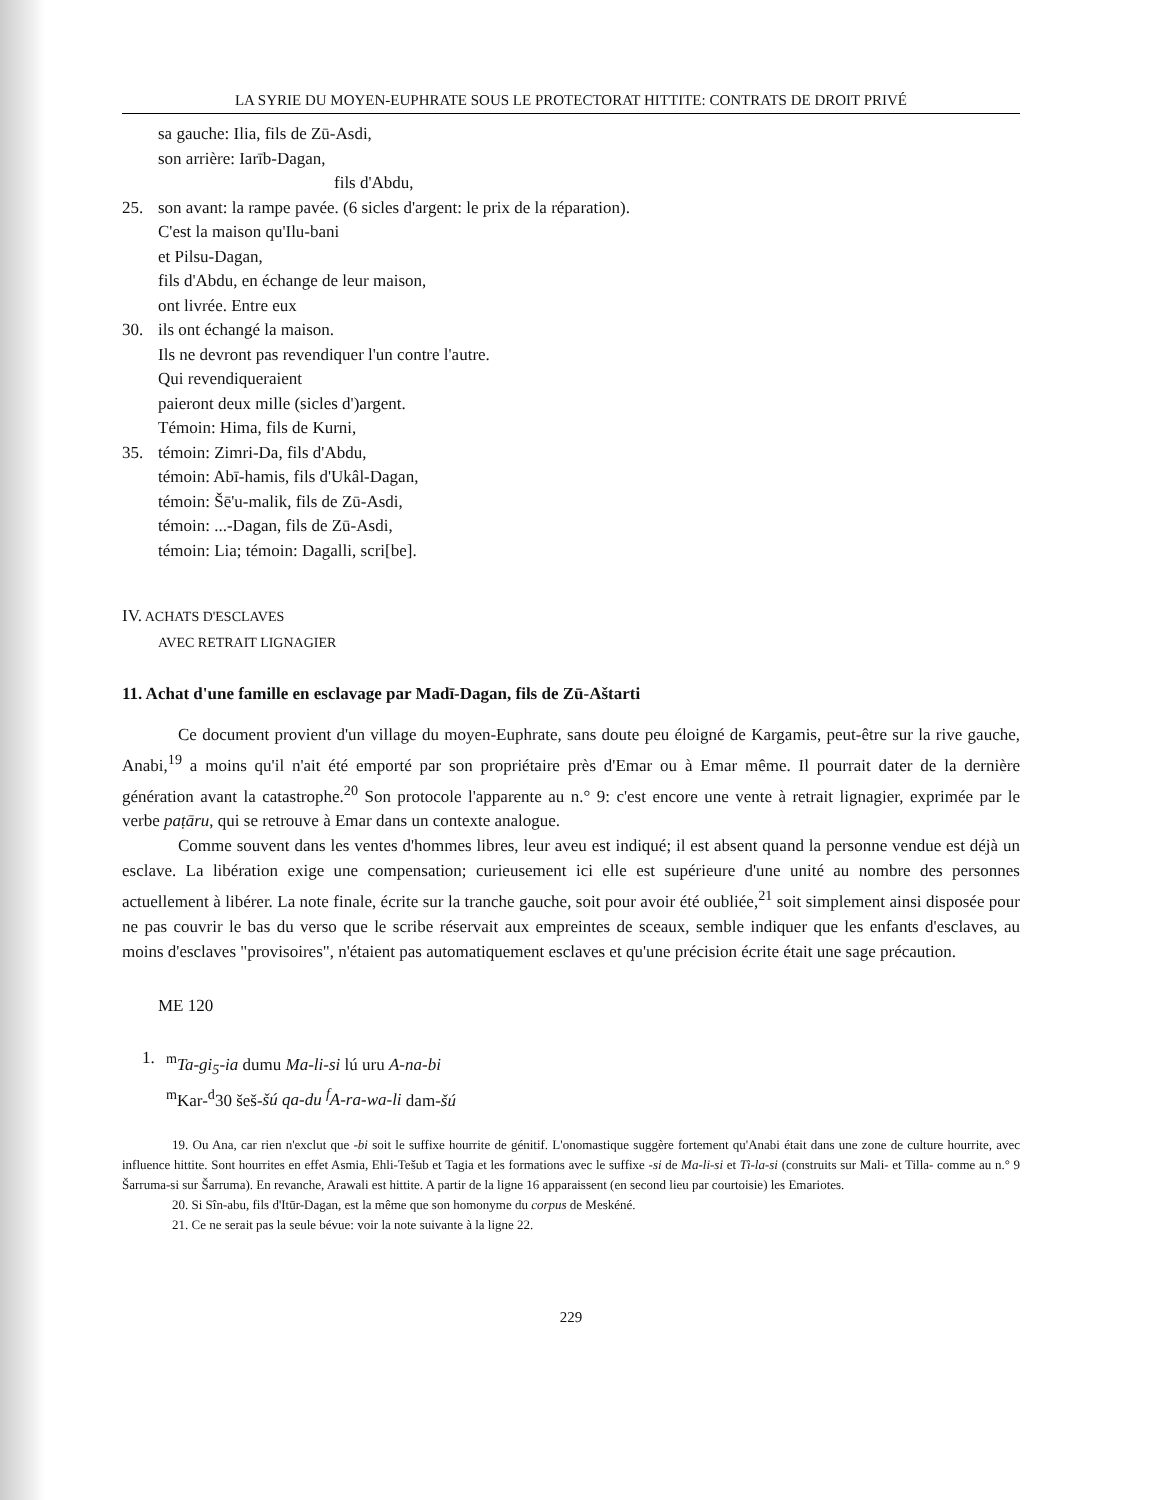LA SYRIE DU MOYEN-EUPHRATE SOUS LE PROTECTORAT HITTITE: CONTRATS DE DROIT PRIVÉ
sa gauche: Ilia, fils de Zū-Asdi,
son arrière: Iarīb-Dagan,
fils d'Abdu,
25. son avant: la rampe pavée. (6 sicles d'argent: le prix de la réparation).
C'est la maison qu'Ilu-bani
et Pilsu-Dagan,
fils d'Abdu, en échange de leur maison,
ont livrée. Entre eux
30. ils ont échangé la maison.
Ils ne devront pas revendiquer l'un contre l'autre.
Qui revendiqueraient
paieront deux mille (sicles d')argent.
Témoin: Hima, fils de Kurni,
35. témoin: Zimri-Da, fils d'Abdu,
témoin: Abī-hamis, fils d'Ukâl-Dagan,
témoin: Šē'u-malik, fils de Zū-Asdi,
témoin: ...-Dagan, fils de Zū-Asdi,
témoin: Lia; témoin: Dagalli, scri[be].
IV. ACHATS D'ESCLAVES
AVEC RETRAIT LIGNAGIER
11. Achat d'une famille en esclavage par Madī-Dagan, fils de Zū-Aštarti
Ce document provient d'un village du moyen-Euphrate, sans doute peu éloigné de Kargamis, peut-être sur la rive gauche, Anabi,<sup>19</sup> a moins qu'il n'ait été emporté par son propriétaire près d'Emar ou à Emar même. Il pourrait dater de la dernière génération avant la catastrophe.<sup>20</sup> Son protocole l'apparente au n.° 9: c'est encore une vente à retrait lignagier, exprimée par le verbe paṭāru, qui se retrouve à Emar dans un contexte analogue.
Comme souvent dans les ventes d'hommes libres, leur aveu est indiqué; il est absent quand la personne vendue est déjà un esclave. La libération exige une compensation; curieusement ici elle est supérieure d'une unité au nombre des personnes actuellement à libérer. La note finale, écrite sur la tranche gauche, soit pour avoir été oubliée,<sup>21</sup> soit simplement ainsi disposée pour ne pas couvrir le bas du verso que le scribe réservait aux empreintes de sceaux, semble indiquer que les enfants d'esclaves, au moins d'esclaves "provisoires", n'étaient pas automatiquement esclaves et qu'une précision écrite était une sage précaution.
ME 120
1. <sup>m</sup>Ta-gi<sub>5</sub>-ia dumu Ma-li-si lú uru A-na-bi
<sup>m</sup> Kar-<sup>d</sup>30 šeš-šú qa-du <sup>f</sup>A-ra-wa-li dam-šú
19. Ou Ana, car rien n'exclut que -bi soit le suffixe hourrite de génitif. L'onomastique suggère fortement qu'Anabi était dans une zone de culture hourrite, avec influence hittite. Sont hourrites en effet Asmia, Ehli-Tešub et Tagia et les formations avec le suffixe -si de Ma-li-si et Tì-la-si (construits sur Mali- et Tilla- comme au n.° 9 Šarruma-si sur Šarruma). En revanche, Arawali est hittite. A partir de la ligne 16 apparaissent (en second lieu par courtoisie) les Emariotes.
20. Si Sîn-abu, fils d'Itūr-Dagan, est la même que son homonyme du corpus de Meskéné.
21. Ce ne serait pas la seule bévue: voir la note suivante à la ligne 22.
229